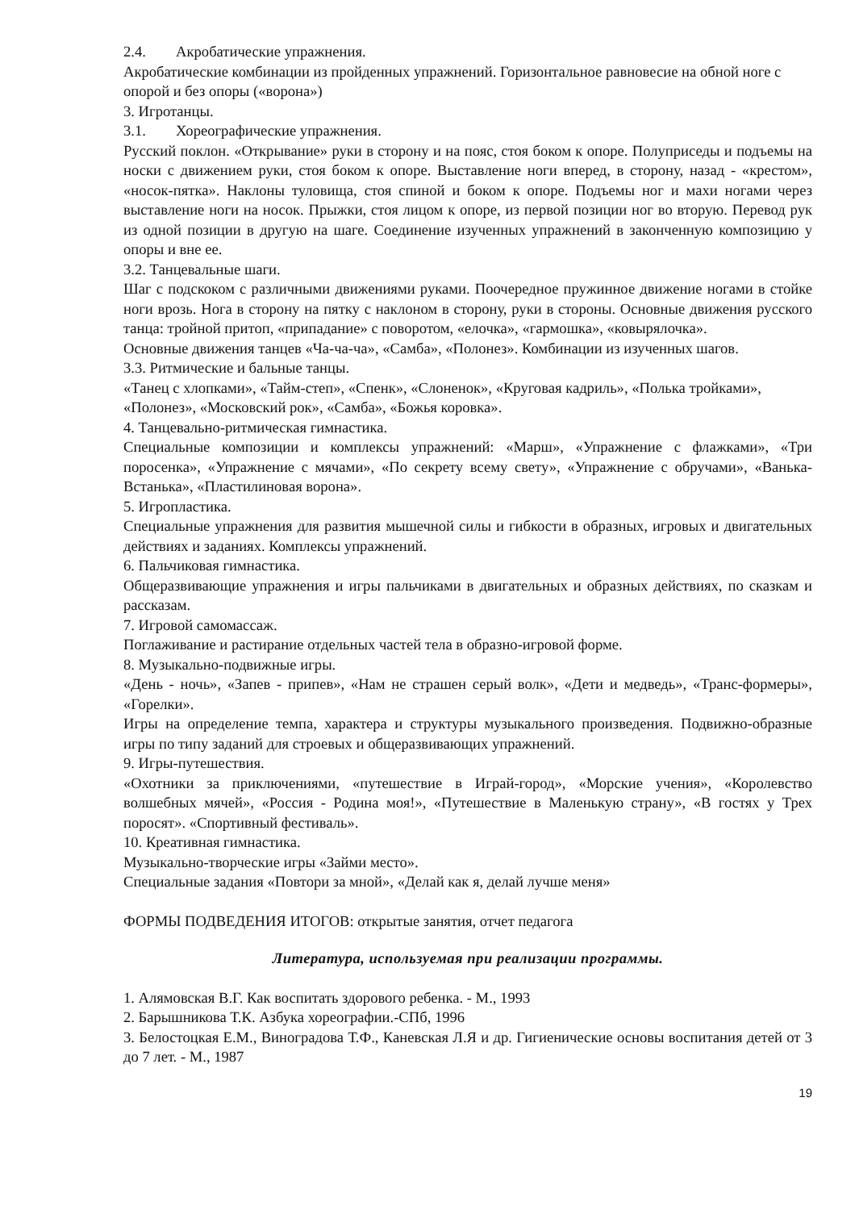2.4. Акробатические упражнения.
Акробатические комбинации из пройденных упражнений. Горизонтальное равновесие на обной ноге с опорой и без опоры («ворона»)
3. Игротанцы.
3.1. Хореографические упражнения.
Русский поклон. «Открывание» руки в сторону и на пояс, стоя боком к опоре. Полуприседы и подъемы на носки с движением руки, стоя боком к опоре. Выставление ноги вперед, в сторону, назад - «крестом», «носок-пятка». Наклоны туловища, стоя спиной и боком к опоре. Подъемы ног и махи ногами через выставление ноги на носок. Прыжки, стоя лицом к опоре, из первой позиции ног во вторую. Перевод рук из одной позиции в другую на шаге. Соединение изученных упражнений в законченную композицию у опоры и вне ее.
3.2. Танцевальные шаги.
Шаг с подскоком с различными движениями руками. Поочередное пружинное движение ногами в стойке ноги врозь. Нога в сторону на пятку с наклоном в сторону, руки в стороны. Основные движения русского танца: тройной притоп, «припадание» с поворотом, «елочка», «гармошка», «ковырялочка».
Основные движения танцев «Ча-ча-ча», «Самба», «Полонез». Комбинации из изученных шагов.
3.3. Ритмические и бальные танцы.
«Танец с хлопками», «Тайм-степ», «Спенк», «Слоненок», «Круговая кадриль», «Полька тройками», «Полонез», «Московский рок», «Самба», «Божья коровка».
4. Танцевально-ритмическая гимнастика.
Специальные композиции и комплексы упражнений: «Марш», «Упражнение с флажками», «Три поросенка», «Упражнение с мячами», «По секрету всему свету», «Упражнение с обручами», «Ванька-Встанька», «Пластилиновая ворона».
5. Игропластика.
Специальные упражнения для развития мышечной силы и гибкости в образных, игровых и двигательных действиях и заданиях. Комплексы упражнений.
6. Пальчиковая гимнастика.
Общеразвивающие упражнения и игры пальчиками в двигательных и образных действиях, по сказкам и рассказам.
7. Игровой самомассаж.
Поглаживание и растирание отдельных частей тела в образно-игровой форме.
8. Музыкально-подвижные игры.
«День - ночь», «Запев - припев», «Нам не страшен серый волк», «Дети и медведь», «Транс-формеры», «Горелки».
Игры на определение темпа, характера и структуры музыкального произведения. Подвижно-образные игры по типу заданий для строевых и общеразвивающих упражнений.
9. Игры-путешествия.
«Охотники за приключениями, «путешествие в Играй-город», «Морские учения», «Королевство волшебных мячей», «Россия - Родина моя!», «Путешествие в Маленькую страну», «В гостях у Трех поросят». «Спортивный фестиваль».
10. Креативная гимнастика.
Музыкально-творческие игры «Займи место».
Специальные задания «Повтори за мной», «Делай как я, делай лучше меня»
ФОРМЫ ПОДВЕДЕНИЯ ИТОГОВ: открытые занятия, отчет педагога
Литература, используемая при реализации программы.
1. Алямовская В.Г. Как воспитать здорового ребенка. - М., 1993
2. Барышникова Т.К. Азбука хореографии.-СПб, 1996
3. Белостоцкая Е.М., Виноградова Т.Ф., Каневская Л.Я и др. Гигиенические основы воспитания детей от 3 до 7 лет. - М., 1987
19